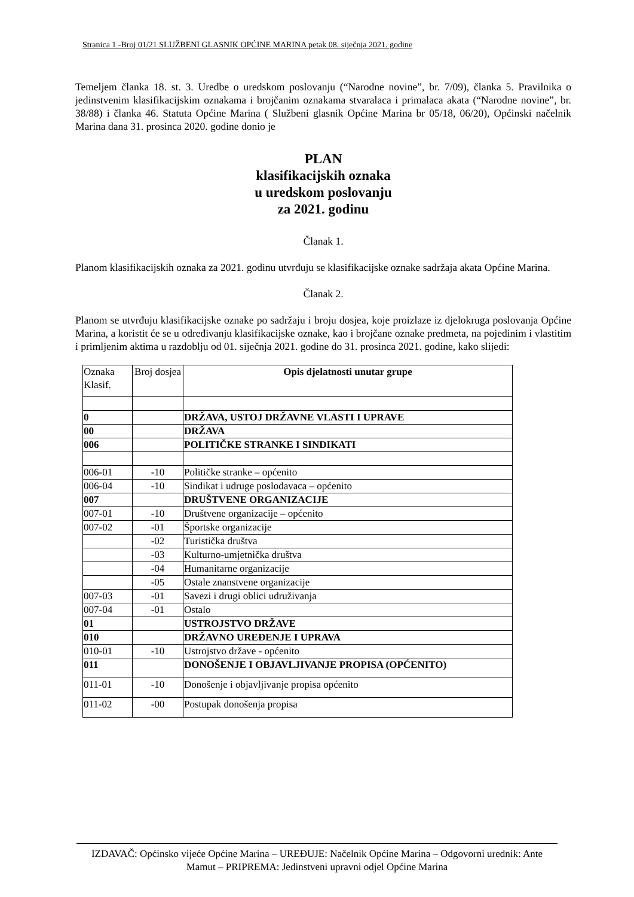Stranica 1 -Broj 01/21 SLUŽBENI GLASNIK OPĆINE MARINA petak 08. siječnja 2021. godine
Temeljem članka 18. st. 3. Uredbe o uredskom poslovanju (“Narodne novine”, br. 7/09), članka 5. Pravilnika o jedinstvenim klasifikacijskim oznakama i brojčanim oznakama stvaralaca i primalaca akata (“Narodne novine”, br. 38/88) i članka 46. Statuta Općine Marina ( Službeni glasnik Općine Marina br 05/18, 06/20), Općinski načelnik Marina dana 31. prosinca 2020. godine donio je
PLAN
klasifikacijskih oznaka
u uredskom poslovanju
za 2021. godinu
Članak 1.
Planom klasifikacijskih oznaka za 2021. godinu utvrđuju se klasifikacijske oznake sadržaja akata Općine Marina.
Članak 2.
Planom se utvrđuju klasifikacijske oznake po sadržaju i broju dosjea, koje proizlaze iz djelokruga poslovanja Općine Marina, a koristit će se u određivanju klasifikacijske oznake, kao i brojčane oznake predmeta, na pojedinim i vlastitim i primljenim aktima u razdoblju od 01. siječnja 2021. godine do 31. prosinca 2021. godine, kako slijedi:
| Oznaka Klasif. | Broj dosjea | Opis djelatnosti unutar grupe |
| --- | --- | --- |
| 0 | | DRŽAVA, USTOJ DRŽAVNE VLASTI I UPRAVE |
| 00 | | DRŽAVA |
| 006 | | POLITIČKE STRANKE I SINDIKATI |
| 006-01 | -10 | Političke stranke – općenito |
| 006-04 | -10 | Sindikat i udruge poslodavaca – općenito |
| 007 | | DRUŠTVENE ORGANIZACIJE |
| 007-01 | -10 | Društvene organizacije – općenito |
| 007-02 | -01 | Športske organizacije |
| | -02 | Turistička društva |
| | -03 | Kulturno-umjetnička društva |
| | -04 | Humanitarne organizacije |
| | -05 | Ostale znanstvene organizacije |
| 007-03 | -01 | Savezi i drugi oblici udruživanja |
| 007-04 | -01 | Ostalo |
| 01 | | USTROJSTVO DRŽAVE |
| 010 | | DRŽAVNO UREĐENJE I UPRAVA |
| 010-01 | -10 | Ustrojstvo države - općenito |
| 011 | | DONOŠENJE I OBJAVLJIVANJE PROPISA (OPĆENITO) |
| 011-01 | -10 | Donošenje i objavljivanje propisa općenito |
| 011-02 | -00 | Postupak donošenja propisa |
IZDAVAČ: Općinsko vijeće Općine Marina – UREĐUJE: Načelnik Općine Marina – Odgovorni urednik: Ante Mamut – PRIPREMA: Jedinstveni upravni odjel Općine Marina